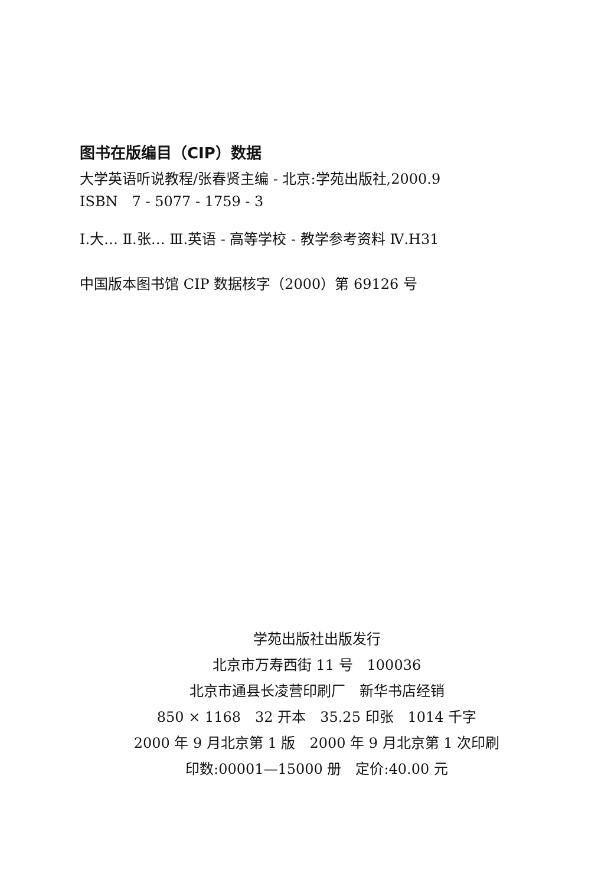图书在版编目（CIP）数据
大学英语听说教程/张春贤主编 - 北京:学苑出版社,2000.9
ISBN　7 - 5077 - 1759 - 3
Ⅰ.大… Ⅱ.张… Ⅲ.英语 - 高等学校 - 教学参考资料 Ⅳ.H31
中国版本图书馆 CIP 数据核字（2000）第 69126 号
学苑出版社出版发行
北京市万寿西街 11 号　100036
北京市通县长凌营印刷厂　新华书店经销
850 × 1168　32 开本　35.25 印张　1014 千字
2000 年 9 月北京第 1 版　2000 年 9 月北京第 1 次印刷
印数:00001—15000 册　定价:40.00 元